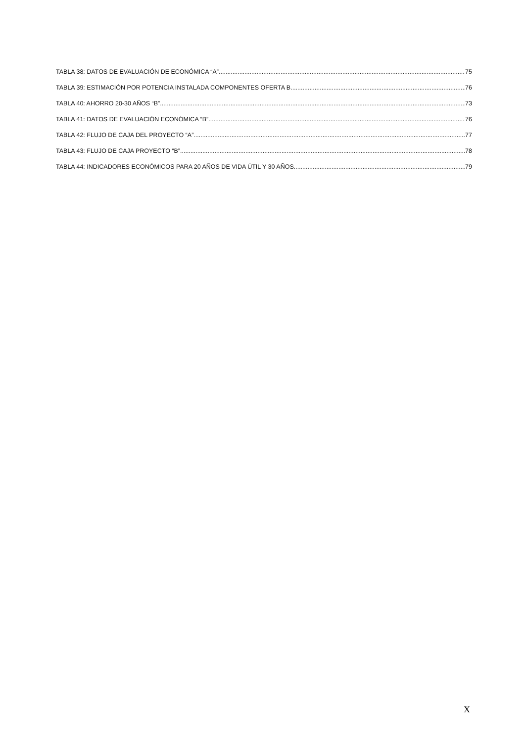TABLA 38: DATOS DE EVALUACIÓN DE ECONÓMICA “A” 75
TABLA 39: ESTIMACIÓN POR POTENCIA INSTALADA COMPONENTES OFERTA B. 76
TABLA 40: AHORRO 20-30 AÑOS “B” 73
TABLA 41: DATOS DE EVALUACIÓN ECONÓMICA “B” 76
TABLA 42: FLUJO DE CAJA DEL PROYECTO “A” 77
TABLA 43: FLUJO DE CAJA PROYECTO “B” 78
TABLA 44: INDICADORES ECONÓMICOS PARA 20 AÑOS DE VIDA ÚTIL Y 30 AÑOS. 79
X